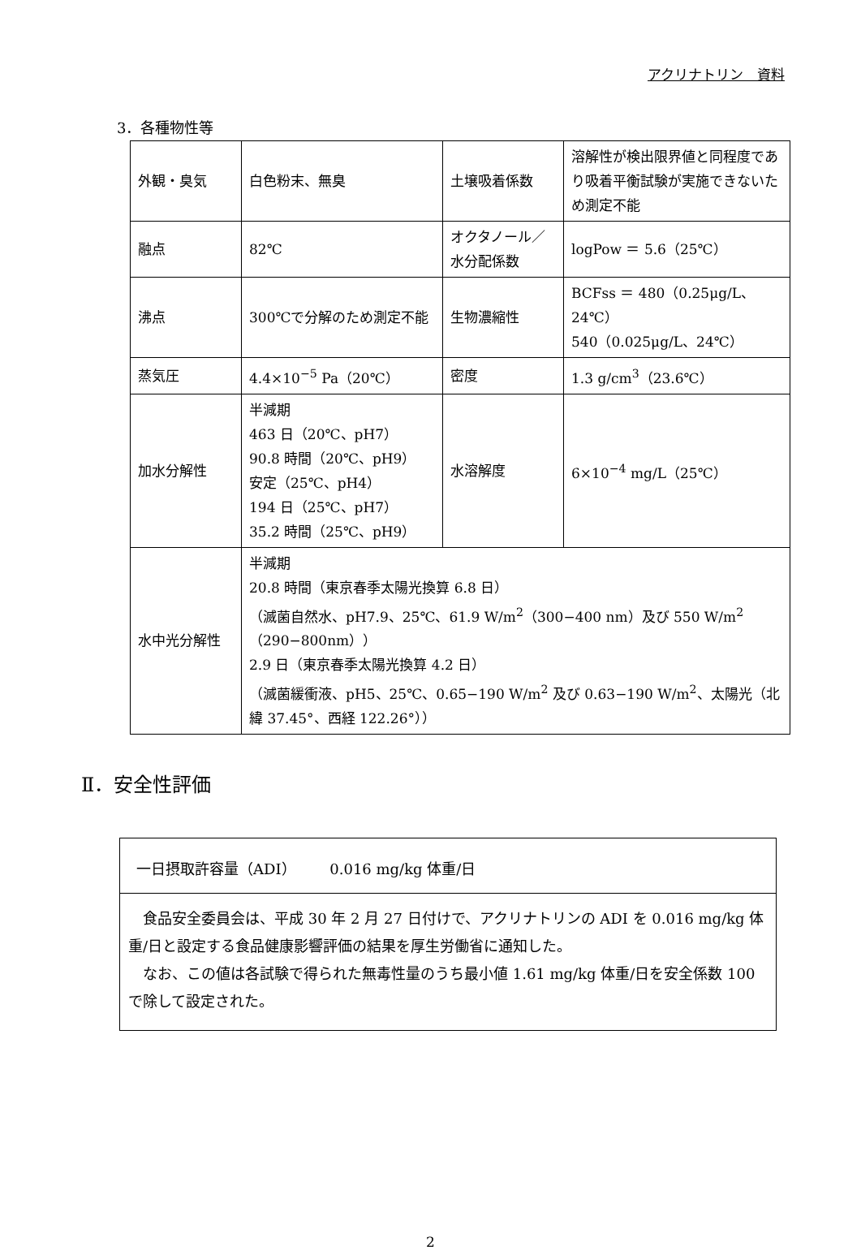アクリナトリン　資料
3．各種物性等
| 外観・臭気 | 白色粉末、無臭 | 土壌吸着係数 | 溶解性が検出限界値と同程度であり吸着平衡試験が実施できないため測定不能 |
| 融点 | 82℃ | オクタノール／水分配係数 | logPow ＝ 5.6（25℃） |
| 沸点 | 300℃で分解のため測定不能 | 生物濃縮性 | BCFss ＝ 480（0.25μg/L、24℃） 540（0.025μg/L、24℃） |
| 蒸気圧 | 4.4×10<sup>−5</sup> Pa（20℃） | 密度 | 1.3 g/cm<sup>3</sup>（23.6℃） |
| 加水分解性 | 半減期 463 日（20℃、pH7） 90.8 時間（20℃、pH9） 安定（25℃、pH4） 194 日（25℃、pH7） 35.2 時間（25℃、pH9） | 水溶解度 | 6×10<sup>−4</sup> mg/L（25℃） |
| 水中光分解性 | 半減期 20.8 時間（東京春季太陽光換算 6.8 日） （滅菌自然水、pH7.9、25℃、61.9 W/m<sup>2</sup>（300−400 nm）及び 550 W/m<sup>2</sup>（290−800nm）） 2.9 日（東京春季太陽光換算 4.2 日） （滅菌緩衝液、pH5、25℃、0.65−190 W/m<sup>2</sup> 及び 0.63−190 W/m<sup>2</sup>、太陽光（北緯 37.45°、西経 122.26°）） | | |
Ⅱ．安全性評価
一日摂取許容量（ADI）　　 0.016 mg/kg 体重/日
　食品安全委員会は、平成 30 年 2 月 27 日付けで、アクリナトリンの ADI を 0.016 mg/kg 体重/日と設定する食品健康影響評価の結果を厚生労働省に通知した。
　なお、この値は各試験で得られた無毒性量のうち最小値 1.61 mg/kg 体重/日を安全係数 100 で除して設定された。
2